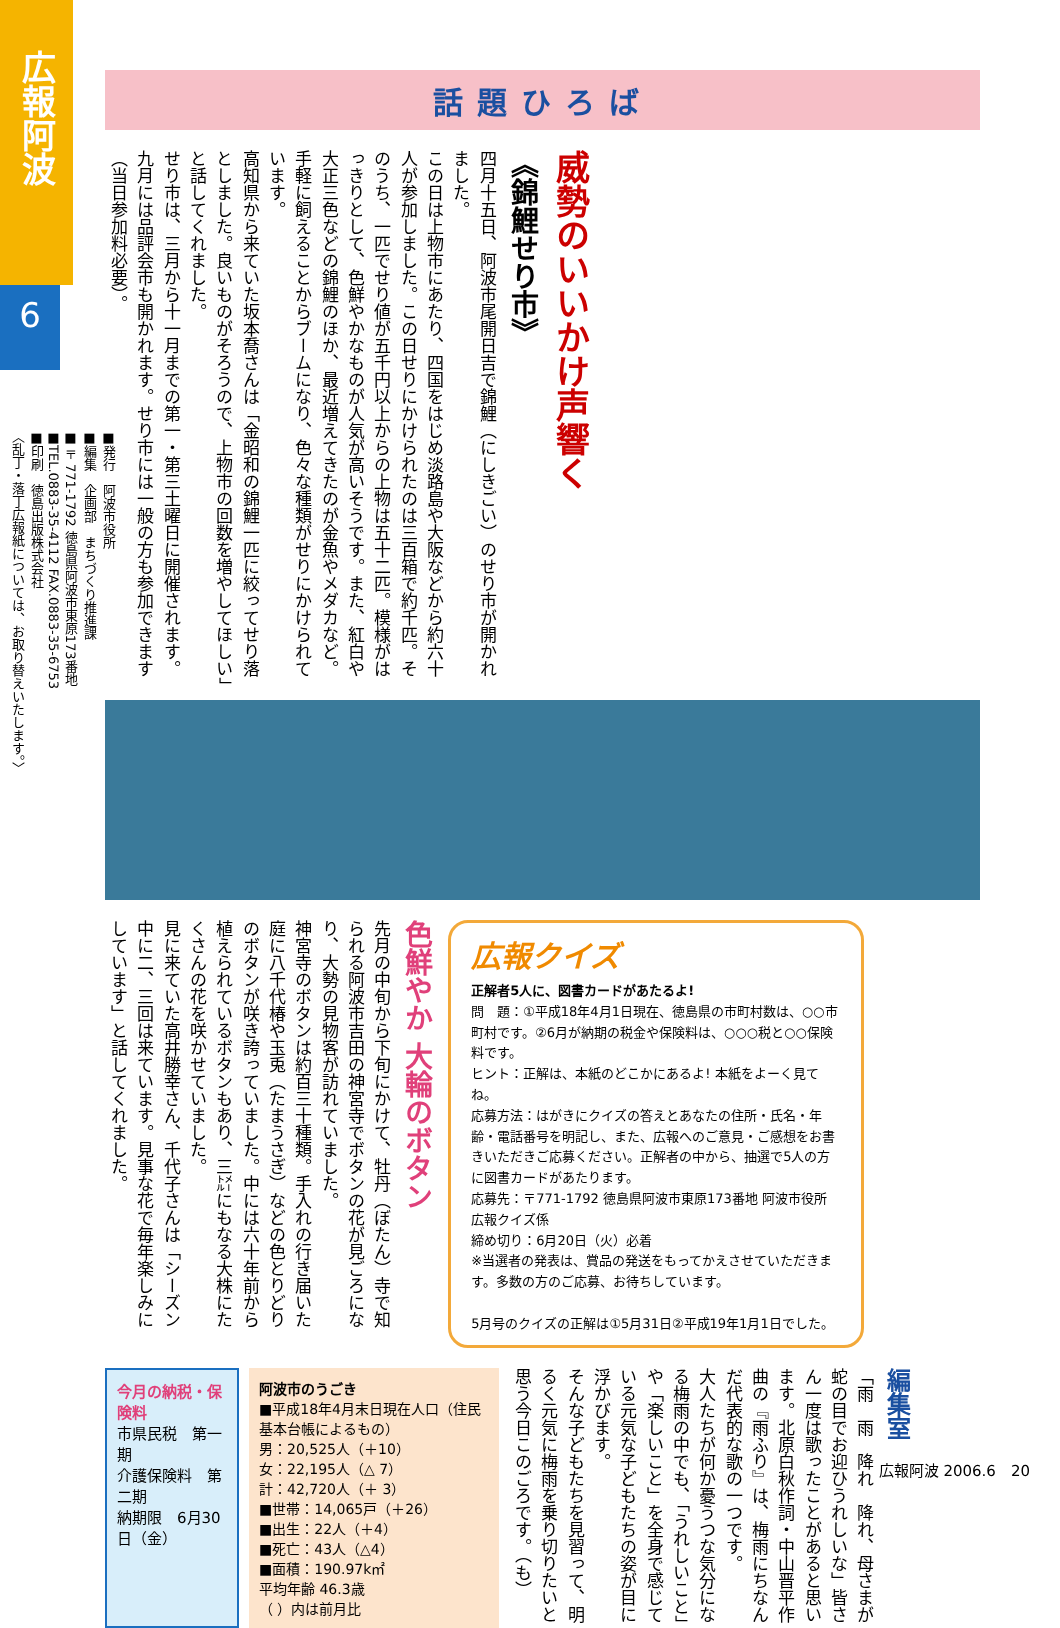広報阿波
6
■発行　阿波市役所
■編集　企画部　まちづくり推進課
■〒771-1792 徳島県阿波市東原173番地
■TEL.0883-35-4112 FAX.0883-35-6753
■印刷　徳島出版株式会社
〈乱丁・落丁広報紙については、お取り替えいたします。〉
話題ひろば
威勢のいいかけ声響く
《錦鯉せり市》
四月十五日、阿波市尾開日吉で錦鯉（にしきごい）のせり市が開かれました。
この日は上物市にあたり、四国をはじめ淡路島や大阪などから約六十人が参加しました。この日せりにかけられたのは三百箱で約千匹。そのうち、一匹でせり値が五千円以上からの上物は五十二匹。模様がはっきりとして、色鮮やかなものが人気が高いそうです。また、紅白や大正三色などの錦鯉のほか、最近増えてきたのが金魚やメダカなど。手軽に飼えることからブームになり、色々な種類がせりにかけられています。
高知県から来ていた坂本喬さんは「金昭和の錦鯉一匹に絞ってせり落としました。良いものがそろうので、上物市の回数を増やしてほしい」と話してくれました。
せり市は、三月から十一月までの第一・第三土曜日に開催されます。九月には品評会市も開かれます。せり市には一般の方も参加できます（当日参加料必要）。
色鮮やか 大輪のボタン
先月の中旬から下旬にかけて、牡丹（ぼたん）寺で知られる阿波市吉田の神宮寺でボタンの花が見ごろになり、大勢の見物客が訪れていました。
神宮寺のボタンは約百三十種類。手入れの行き届いた庭に八千代椿や玉兎（たまうさぎ）などの色とりどりのボタンが咲き誇っていました。中には六十年前から植えられているボタンもあり、三㍍にもなる大株にたくさんの花を咲かせていました。
見に来ていた高井勝幸さん、千代子さんは「シーズン中に二、三回は来ています。見事な花で毎年楽しみにしています」と話してくれました。
広報クイズ
正解者5人に、図書カードがあたるよ!
問　題：①平成18年4月1日現在、徳島県の市町村数は、○○市町村です。②6月が納期の税金や保険料は、○○○税と○○保険料です。
ヒント：正解は、本紙のどこかにあるよ! 本紙をよーく見てね。
応募方法：はがきにクイズの答えとあなたの住所・氏名・年齢・電話番号を明記し、また、広報へのご意見・ご感想をお書きいただきご応募ください。正解者の中から、抽選で5人の方に図書カードがあたります。
応募先：〒771-1792 徳島県阿波市東原173番地 阿波市役所　広報クイズ係
締め切り：6月20日（火）必着
※当選者の発表は、賞品の発送をもってかえさせていただきます。多数の方のご応募、お待ちしています。
5月号のクイズの正解は①5月31日②平成19年1月1日でした。
今月の納税・保険料
市県民税　第一期
介護保険料　第二期
納期限　6月30日（金）
阿波市のうごき
■平成18年4月末日現在人口（住民基本台帳によるもの）
男：20,525人（＋10）
女：22,195人（△ 7）
計：42,720人（＋ 3）
■世帯：14,065戸（＋26）
■出生：22人（＋4）
■死亡：43人（△4）
■面積：190.97k㎡
平均年齢 46.3歳
（ ）内は前月比
編集室
「雨　雨　降れ　降れ、母さまが蛇の目でお迎ひうれしいな」皆さん一度は歌ったことがあると思います。北原白秋作詞・中山晋平作曲の『雨ふり』は、梅雨にちなんだ代表的な歌の一つです。
大人たちが何か憂うつな気分になる梅雨の中でも、「うれしいこと」や「楽しいこと」を全身で感じている元気な子どもたちの姿が目に浮かびます。
そんな子どもたちを見習って、明るく元気に梅雨を乗り切りたいと思う今日このごろです。（も）
広報阿波 2006.6　20